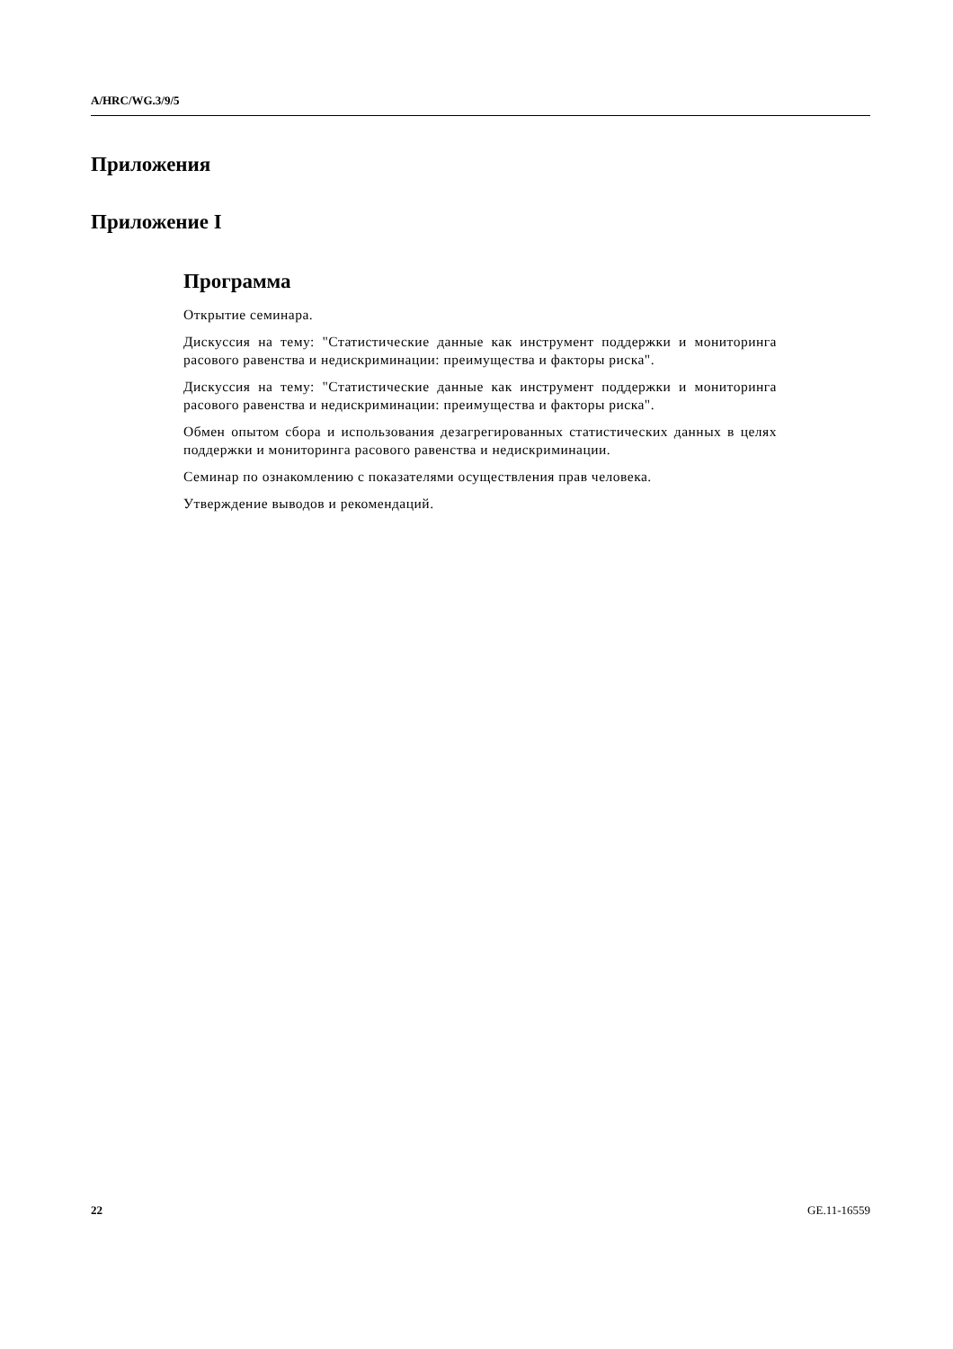A/HRC/WG.3/9/5
Приложения
Приложение I
Программа
Открытие семинара.
Дискуссия на тему: "Статистические данные как инструмент поддержки и мо­ниторинга расового равенства и недискриминации: преимущества и факторы риска".
Дискуссия на тему: "Статистические данные как инструмент поддержки и мо­ниторинга расового равенства и недискриминации: преимущества и факторы риска".
Обмен опытом сбора и использования дезагрегированных статистических дан­ных в целях поддержки и мониторинга расового равенства и недискриминации.
Семинар по ознакомлению с показателями осуществления прав человека.
Утверждение выводов и рекомендаций.
22 GE.11-16559